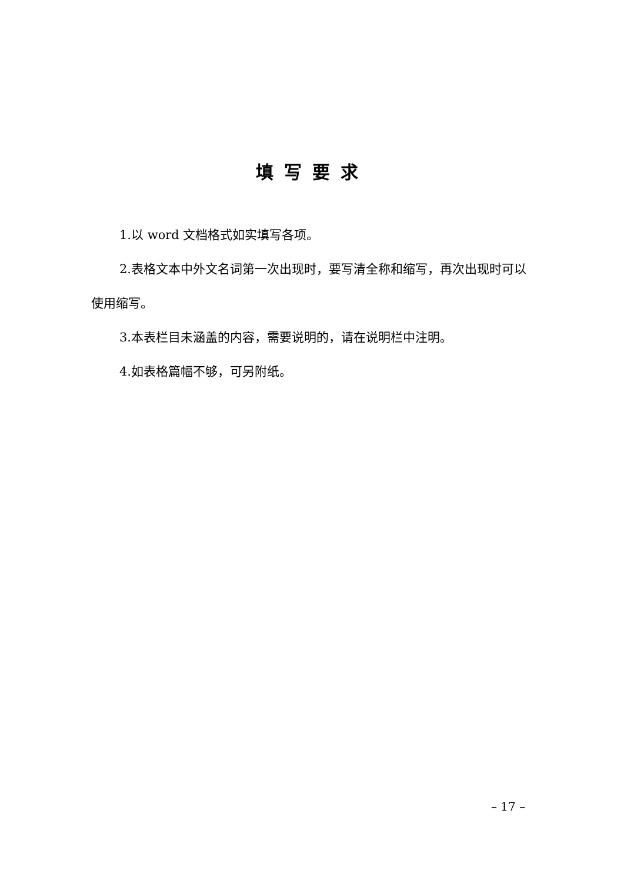填写要求
1.以 word 文档格式如实填写各项。
2.表格文本中外文名词第一次出现时，要写清全称和缩写，再次出现时可以使用缩写。
3.本表栏目未涵盖的内容，需要说明的，请在说明栏中注明。
4.如表格篇幅不够，可另附纸。
– 17 –